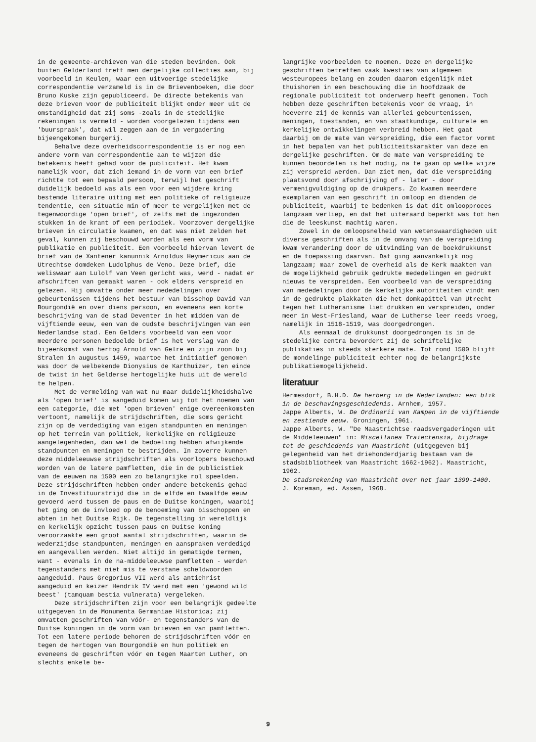in de gemeente-archieven van die steden bevinden. Ook buiten Gelderland treft men dergelijke collecties aan, bij voorbeeld in Keulen, waar een uitvoerige stedelijke correspondentie verzameld is in de Brievenboeken, die door Bruno Kuske zijn gepubliceerd. De directe betekenis van deze brieven voor de publiciteit blijkt onder meer uit de omstandigheid dat zij soms -zoals in de stedelijke rekeningen is vermeld - worden voorgelezen tijdens een 'buurspraak', dat wil zeggen aan de in vergadering bijeengekomen burgerij.
Behalve deze overheidscorrespondentie is er nog een andere vorm van correspondentie aan te wijzen die betekenis heeft gehad voor de publiciteit. Het kwam namelijk voor, dat zich iemand in de vorm van een brief richtte tot een bepaald persoon, terwijl het geschrift duidelijk bedoeld was als een voor een wijdere kring bestemde literaire uiting met een politieke of religieuze tendentie, een situatie min of meer te vergelijken met de tegenwoordige 'open brief', of zelfs met de ingezonden stukken in de krant of een periodiek. Voorzover dergelijke brieven in circulatie kwamen, en dat was niet zelden het geval, kunnen zij beschouwd worden als een vorm van publikatie en publiciteit. Een voorbeeld hiervan levert de brief van de Xantener kanunnik Arnoldus Heymericus aan de Utrechtse domdeken Ludolphus de Veno. Deze brief, die weliswaar aan Lulolf van Veen gericht was, werd - nadat er afschriften van gemaakt waren - ook elders verspreid en gelezen. Hij omvatte onder meer mededelingen over gebeurtenissen tijdens het bestuur van bisschop David van Bourgondië en over diens persoon, en eveneens een korte beschrijving van de stad Deventer in het midden van de vijftiende eeuw, een van de oudste beschrijvingen van een Nederlandse stad. Een Gelders voorbeeld van een voor meerdere personen bedoelde brief is het verslag van de bijeenkomst van hertog Arnold van Gelre en zijn zoon bij Stralen in augustus 1459, waartoe het initiatief genomen was door de welbekende Dionysius de Karthuizer, ten einde de twist in het Gelderse hertogelijke huis uit de wereld te helpen.
Met de vermelding van wat nu maar duidelijkheidshalve als 'open brief' is aangeduid komen wij tot het noemen van een categorie, die met 'open brieven' enige overeenkomsten vertoont, namelijk de strijdschriften, die soms gericht zijn op de verdediging van eigen standpunten en meningen op het terrein van politiek, kerkelijke en religieuze aangelegenheden, dan wel de bedoeling hebben afwijkende standpunten en meningen te bestrijden. In zoverre kunnen deze middeleeuwse strijdschriften als voorlopers beschouwd worden van de latere pamfletten, die in de publicistiek van de eeuwen na 1500 een zo belangrijke rol speelden. Deze strijdschriften hebben onder andere betekenis gehad in de Investituurstrijd die in de elfde en twaalfde eeuw gevoerd werd tussen de paus en de Duitse koningen, waarbij het ging om de invloed op de benoeming van bisschoppen en abten in het Duitse Rijk. De tegenstelling in wereldlijk en kerkelijk opzicht tussen paus en Duitse koning veroorzaakte een groot aantal strijdschriften, waarin de wederzijdse standpunten, meningen en aanspraken verdedigd en aangevallen werden. Niet altijd in gematigde termen, want - evenals in de na-middeleeuwse pamfletten - werden tegenstanders met niet mis te verstane scheldwoorden aangeduid. Paus Gregorius VII werd als antichrist aangeduid en keizer Hendrik IV werd met een 'gewond wild beest' (tamquam bestia vulnerata) vergeleken.
Deze strijdschriften zijn voor een belangrijk gedeelte uitgegeven in de Monumenta Germaniae Historica; zij omvatten geschriften van vóór- en tegenstanders van de Duitse koningen in de vorm van brieven en van pamfletten. Tot een latere periode behoren de strijdschriften vóór en tegen de hertogen van Bourgondië en hun politiek en eveneens de geschriften vóór en tegen Maarten Luther, om slechts enkele be-
langrijke voorbeelden te noemen. Deze en dergelijke geschriften betreffen vaak kwesties van algemeen westeuropees belang en zouden daarom eigenlijk niet thuishoren in een beschouwing die in hoofdzaak de regionale publiciteit tot onderwerp heeft genomen. Toch hebben deze geschriften betekenis voor de vraag, in hoeverre zij de kennis van allerlei gebeurtenissen, meningen, toestanden, en van staatkundige, culturele en kerkelijke ontwikkelingen verbreid hebben. Het gaat daarbij om de mate van verspreiding, die een factor vormt in het bepalen van het publiciteitskarakter van deze en dergelijke geschriften. Om de mate van verspreiding te kunnen beoordelen is het nodig, na te gaan op welke wijze zij verspreid werden. Dan ziet men, dat die verspreiding plaatsvond door afschrijving of - later - door vermenigvuldiging op de drukpers. Zo kwamen meerdere exemplaren van een geschrift in omloop en dienden de publiciteit, waarbij te bedenken is dat dit omloopproces langzaam verliep, en dat het uiteraard beperkt was tot hen die de leeskunst machtig waren.
Zowel in de omloopsnelheid van wetenswaardigheden uit diverse geschriften als in de omvang van de verspreiding kwam verandering door de uitvinding van de boekdrukkunst en de toepassing daarvan. Dat ging aanvankelijk nog langzaam; maar zowel de overheid als de Kerk maakten van de mogelijkheid gebruik gedrukte mededelingen en gedrukt nieuws te verspreiden. Een voorbeeld van de verspreiding van mededelingen door de kerkelijke autoriteiten vindt men in de gedrukte plakkaten die het domkapittel van Utrecht tegen het Lutheranisme liet drukken en verspreiden, onder meer in West-Friesland, waar de Lutherse leer reeds vroeg, namelijk in 1518-1519, was doorgedrongen.
Als eenmaal de drukkunst doorgedrongen is in de stedelijke centra bevordert zij de schriftelijke publikaties in steeds sterkere mate. Tot rond 1500 blijft de mondelinge publiciteit echter nog de belangrijkste publikatiemogelijkheid.
literatuur
Hermesdorf, B.H.D. De herberg in de Nederlanden: een blik in de beschavingsgeschiedenis. Arnhem, 1957.
Jappe Alberts, W. De Ordinarii van Kampen in de vijftiende en zestiende eeuw. Groningen, 1961.
Jappe Alberts, W. "De Maastrichtse raadsvergaderingen uit de Middeleeuwen" in: Miscellanea Traiectensia, bijdrage tot de geschiedenis van Maastricht (uitgegeven bij gelegenheid van het driehonderdjarig bestaan van de stadsbibliotheek van Maastricht 1662-1962). Maastricht, 1962.
De stadsrekening van Maastricht over het jaar 1399-1400. J. Koreman, ed. Assen, 1968.
9